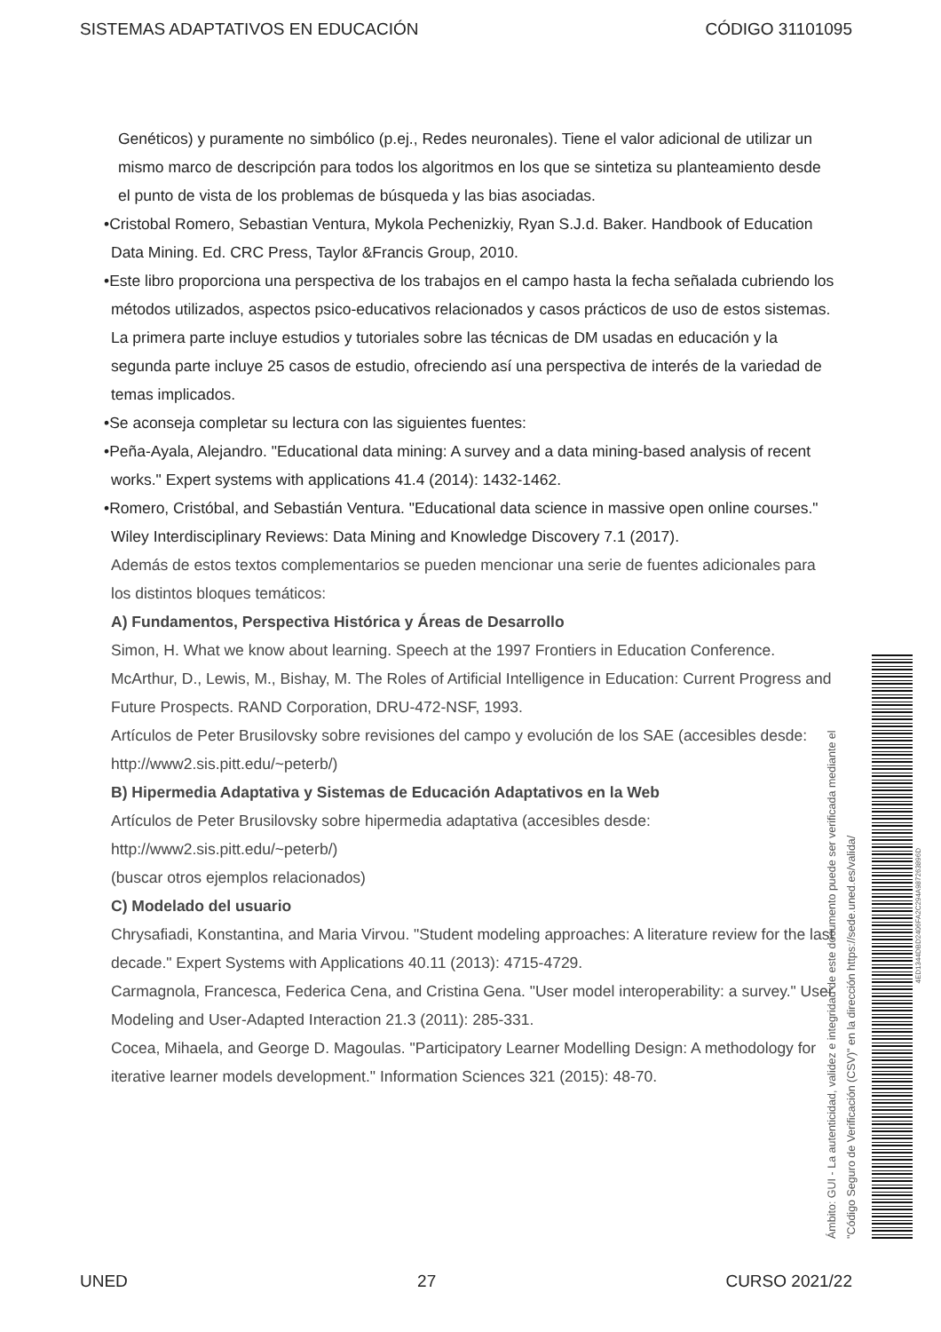SISTEMAS ADAPTATIVOS EN EDUCACIÓN CÓDIGO 31101095
Genéticos) y puramente no simbólico (p.ej., Redes neuronales). Tiene el valor adicional de utilizar un mismo marco de descripción para todos los algoritmos en los que se sintetiza su planteamiento desde el punto de vista de los problemas de búsqueda y las bias asociadas.
•Cristobal Romero, Sebastian Ventura, Mykola Pechenizkiy, Ryan S.J.d. Baker. Handbook of Education Data Mining. Ed. CRC Press, Taylor &Francis Group, 2010.
•Este libro proporciona una perspectiva de los trabajos en el campo hasta la fecha señalada cubriendo los métodos utilizados, aspectos psico-educativos relacionados y casos prácticos de uso de estos sistemas. La primera parte incluye estudios y tutoriales sobre las técnicas de DM usadas en educación y la segunda parte incluye 25 casos de estudio, ofreciendo así una perspectiva de interés de la variedad de temas implicados.
•Se aconseja completar su lectura con las siguientes fuentes:
•Peña-Ayala, Alejandro. "Educational data mining: A survey and a data mining-based analysis of recent works." Expert systems with applications 41.4 (2014): 1432-1462.
•Romero, Cristóbal, and Sebastián Ventura. "Educational data science in massive open online courses." Wiley Interdisciplinary Reviews: Data Mining and Knowledge Discovery 7.1 (2017).
Además de estos textos complementarios se pueden mencionar una serie de fuentes adicionales para los distintos bloques temáticos:
A) Fundamentos, Perspectiva Histórica y Áreas de Desarrollo
Simon, H. What we know about learning. Speech at the 1997 Frontiers in Education Conference.
McArthur, D., Lewis, M., Bishay, M. The Roles of Artificial Intelligence in Education: Current Progress and Future Prospects. RAND Corporation, DRU-472-NSF, 1993.
Artículos de Peter Brusilovsky sobre revisiones del campo y evolución de los SAE (accesibles desde: http://www2.sis.pitt.edu/~peterb/)
B) Hipermedia Adaptativa y Sistemas de Educación Adaptativos en la Web
Artículos de Peter Brusilovsky sobre hipermedia adaptativa (accesibles desde: http://www2.sis.pitt.edu/~peterb/)
(buscar otros ejemplos relacionados)
C) Modelado del usuario
Chrysafiadi, Konstantina, and Maria Virvou. "Student modeling approaches: A literature review for the last decade." Expert Systems with Applications 40.11 (2013): 4715-4729.
Carmagnola, Francesca, Federica Cena, and Cristina Gena. "User model interoperability: a survey." User Modeling and User-Adapted Interaction 21.3 (2011): 285-331.
Cocea, Mihaela, and George D. Magoulas. "Participatory Learner Modelling Design: A methodology for iterative learner models development." Information Sciences 321 (2015): 48-70.
Ámbito: GUI - La autenticidad, validez e integridad de este documento puede ser verificada mediante el
"Código Seguro de Verificación (CSV)" en la dirección https://sede.uned.es/valida/
4ED1344DBD2406FA2C294A987263896D
UNED 27 CURSO 2021/22